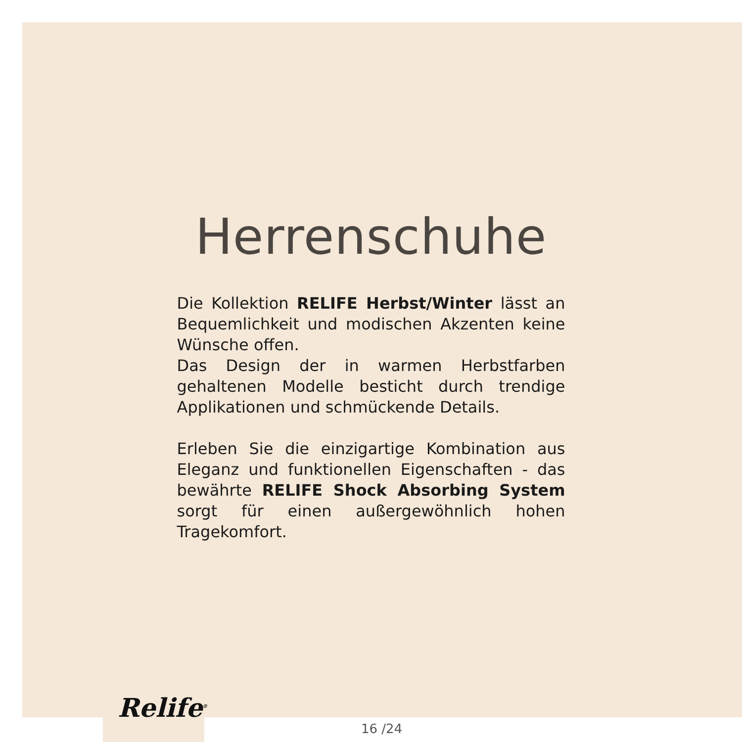Herrenschuhe
Die Kollektion RELIFE Herbst/Winter lässt an Bequemlichkeit und modischen Akzenten keine Wünsche offen.
Das Design der in warmen Herbstfarben gehaltenen Modelle besticht durch trendige Applikationen und schmückende Details.
Erleben Sie die einzigartige Kombination aus Eleganz und funktionellen Eigenschaften - das bewährte RELIFE Shock Absorbing System sorgt für einen außergewöhnlich hohen Tragekomfort.
Relife<sup>®</sup>
16 /24